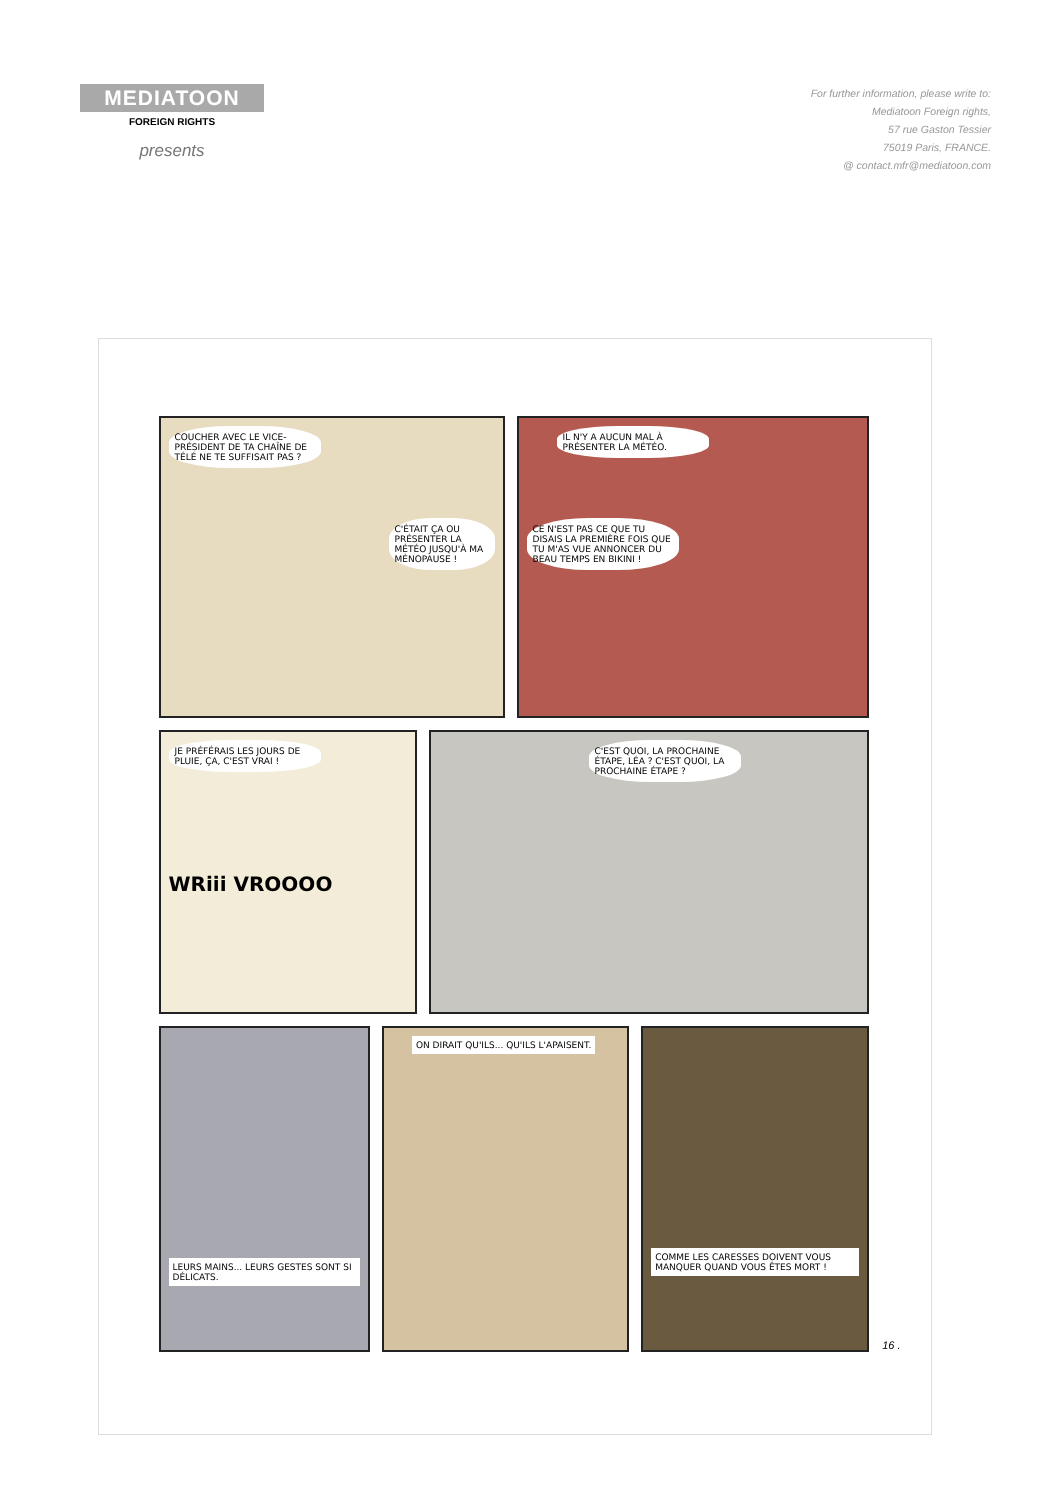MEDIATOON
FOREIGN RIGHTS
presents
For further information, please write to:
Mediatoon Foreign rights,
57 rue Gaston Tessier
75019 Paris, FRANCE.
@ contact.mfr@mediatoon.com
COUCHER AVEC LE VICE-PRÉSIDENT DE TA CHAÎNE DE TÉLÉ NE TE SUFFISAIT PAS ?
C'ÉTAIT ÇA OU PRÉSENTER LA MÉTÉO JUSQU'À MA MÉNOPAUSE !
IL N'Y A AUCUN MAL À PRÉSENTER LA MÉTÉO.
CE N'EST PAS CE QUE TU DISAIS LA PREMIÈRE FOIS QUE TU M'AS VUE ANNONCER DU BEAU TEMPS EN BIKINI !
JE PRÉFÉRAIS LES JOURS DE PLUIE, ÇA, C'EST VRAI !
WRiii VROOOO
C'EST QUOI, LA PROCHAINE ÉTAPE, LÉA ? C'EST QUOI, LA PROCHAINE ÉTAPE ?
LEURS MAINS... LEURS GESTES SONT SI DÉLICATS.
ON DIRAIT QU'ILS... QU'ILS L'APAISENT.
COMME LES CARESSES DOIVENT VOUS MANQUER QUAND VOUS ÊTES MORT !
16 .